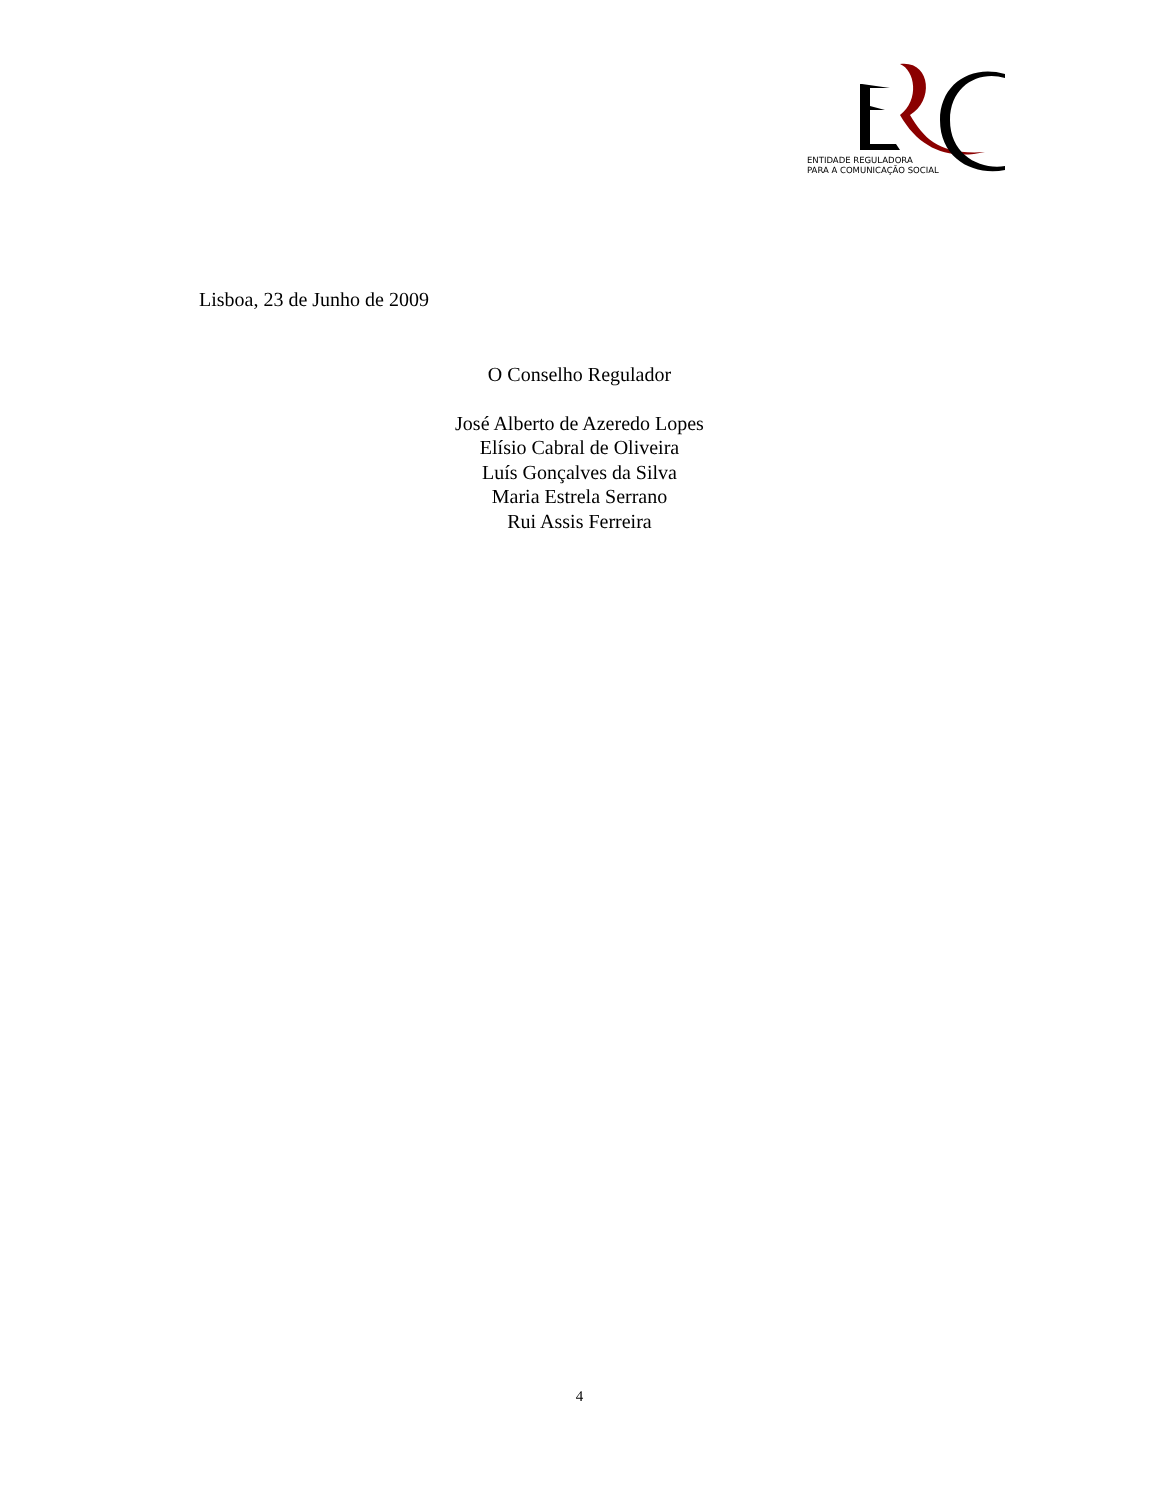ENTIDADE REGULADORA
PARA A COMUNICAÇÃO SOCIAL
Lisboa, 23 de Junho de 2009
O Conselho Regulador
José Alberto de Azeredo Lopes
Elísio Cabral de Oliveira
Luís Gonçalves da Silva
Maria Estrela Serrano
Rui Assis Ferreira
4